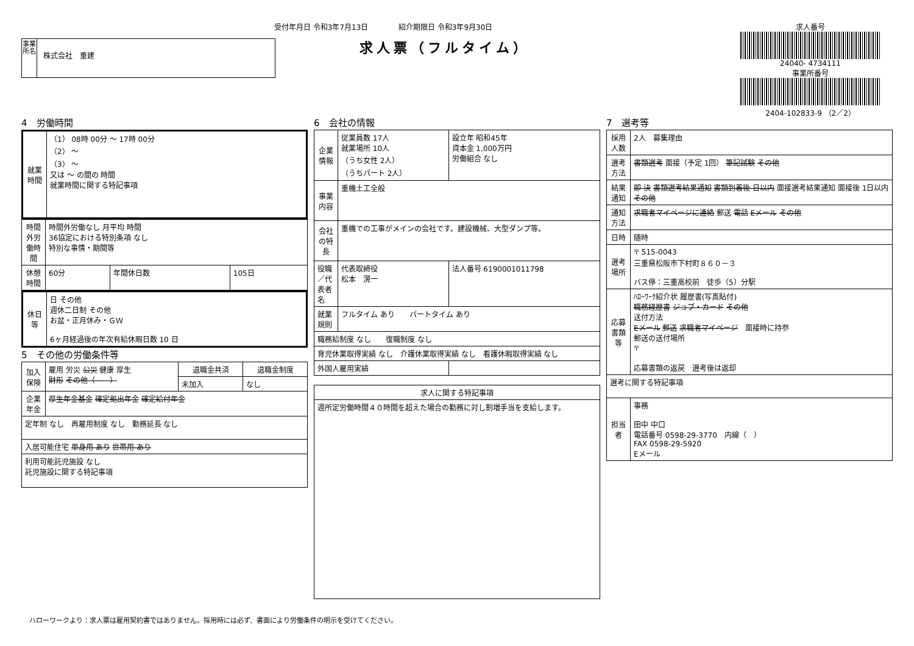受付年月日 令和3年7月13日 紹介期限日 令和3年9月30日
求人票（フルタイム）
事業所名
株式会社　重建
求人番号
24040- 4734111
事業所番号
2404-102833-9 （2／2）
4　労働時間
| 就業時間 | （1） 08時 00分 ～ 17時 00分 （2） ～ （3） ～ 又は ～ の間の 時間 就業時間に関する特記事項 |
| 時間外労働時間 | 時間外労働なし 月平均 時間 36協定における特別条項 なし 特別な事情・期間等 | | |
| 休憩時間 | 60分 | 年間休日数 | 105日 |
| 休日等 | 日 その他 週休二日制 その他 お盆・正月休み・ＧＷ 6ヶ月経過後の年次有給休暇日数 10 日 |
5　その他の労働条件等
| 加入保険 | 雇用 労災 公災 健康 厚生 財形 その他（ ） | 退職金共済 | 退職金制度 |
| | | 未加入 | なし |
| 企業年金 | 厚生年金基金 確定拠出年金 確定給付年金 | | |
| 定年制 なし 再雇用制度 なし 勤務延長 なし | | | |
| 入居可能住宅 単身用 あり 世帯用 あり | | | |
| 利用可能託児施設 なし 託児施設に関する特記事項 | | | |
6　会社の情報
| 企業情報 | 従業員数 17人 就業場所 10人 （うち女性 2人） （うちパート 2人） | 設立年 昭和45年 資本金 1,000万円 労働組合 なし | |
| 事業内容 | 重機土工全般 | | |
| 会社の特長 | 重機での工事がメインの会社です。建設機械、大型ダンプ等。 | | |
| 役職／代表者名 | 代表取締役 松本 滉一 | | 法人番号 6190001011798 |
| 就業規則 | フルタイム あり パートタイム あり | | |
| 職務給制度 なし 復職制度 なし | | | |
| 育児休業取得実績 なし 介護休業取得実績 なし 看護休暇取得実績 なし | | | |
| 外国人雇用実績 | | | |
| 求人に関する特記事項 |
| --- |
| 週所定労働時間４０時間を超えた場合の勤務に対し割増手当を支給します。 |
7　選考等
| 採用人数 | 2人 募集理由 |
| 選考方法 | 書類選考 面接（予定 1回） 筆記試験 その他 |
| 結果通知 | 即 決 書類選考結果通知 書類到着後 日以内 面接選考結果通知 面接後 1日以内 その他 |
| 通知方法 | 求職者マイページに連絡 郵送 電話 Eメール その他 |
| 日時 | 随時 |
| 選考場所 | 〒 515-0043 三重県松阪市下村町８６０－３ バス停：三重高校前 徒歩（5）分駅 |
| 応募書類等 | ﾊﾛｰﾜｰｸ紹介状 履歴書(写真貼付) 職務経歴書 ジョブ・カード その他 送付方法 Eメール 郵送 求職者マイページ 面接時に持参 郵送の送付場所 〒 応募書類の返戻 選考後は返却 |
| 選考に関する特記事項 | |
| 担当者 | 事務 田中 中口 電話番号 0598-29-3770 内線（ ） FAX 0598-29-5920 Eメール |
ハローワークより：求人票は雇用契約書ではありません。採用時には必ず、書面により労働条件の明示を受けてください。